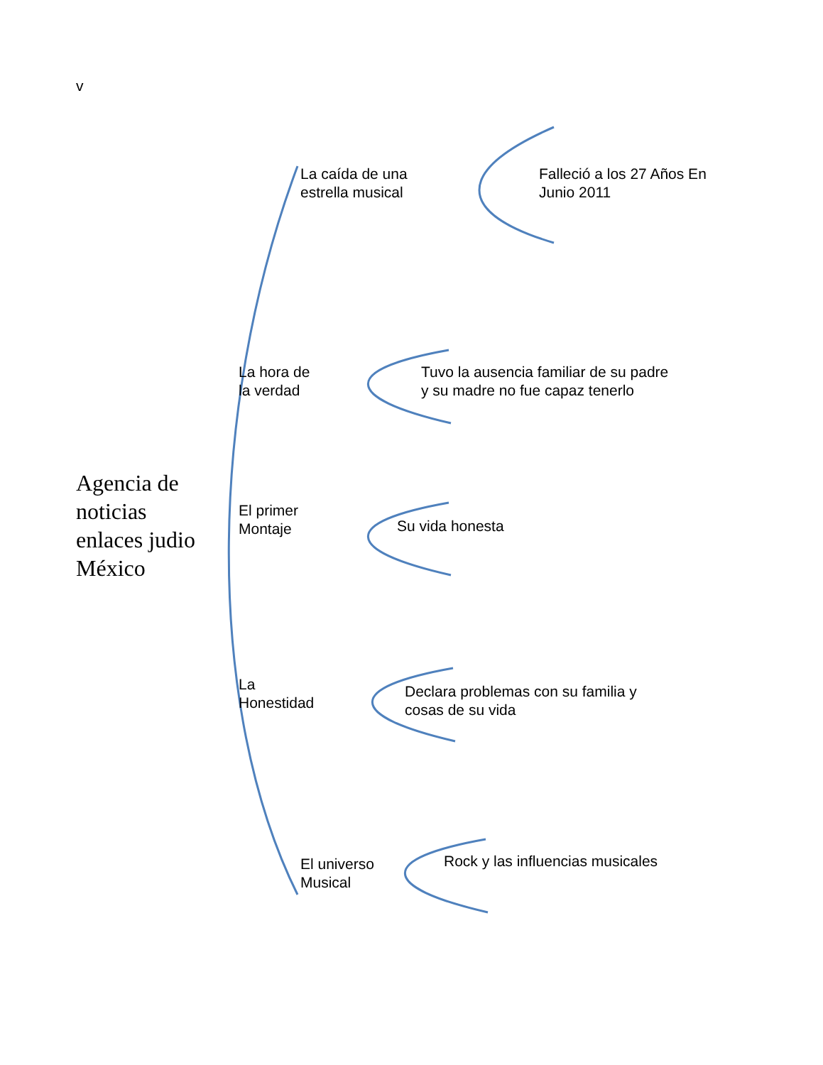v
La caída de una
estrella musical
Falleció a los 27 Años En
Junio 2011
La hora de
la verdad
Tuvo la ausencia familiar de su padre
y su madre no fue capaz tenerlo
Agencia de
noticias
enlaces judio
México
El primer
Montaje
Su vida honesta
La
Honestidad
Declara problemas con su familia y
cosas de su vida
El universo
Musical
Rock y las influencias musicales